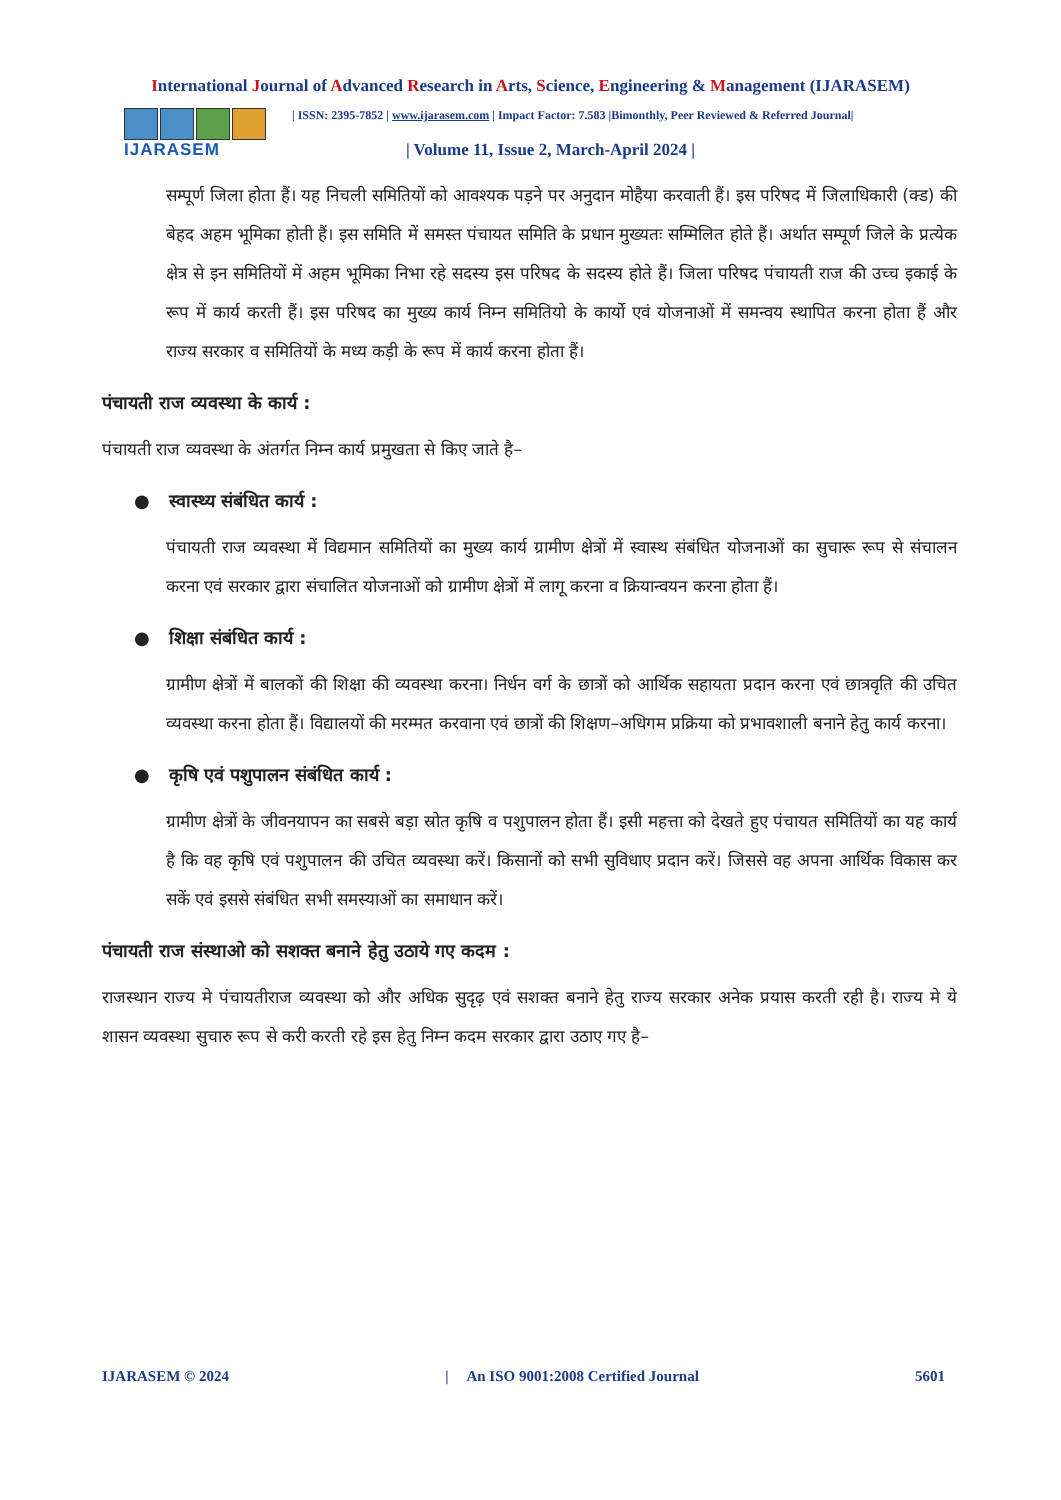International Journal of Advanced Research in Arts, Science, Engineering & Management (IJARASEM)
IJARASEM
| ISSN: 2395-7852 | www.ijarasem.com | Impact Factor: 7.583 |Bimonthly, Peer Reviewed & Referred Journal|
| Volume 11, Issue 2, March-April 2024 |
सम्पूर्ण जिला होता हैं। यह निचली समितियों को आवश्यक पड़ने पर अनुदान मोहैया करवाती हैं। इस परिषद में जिलाधिकारी (क्ड) की बेहद अहम भूमिका होती हैं। इस समिति में समस्त पंचायत समिति के प्रधान मुख्यतः सम्मिलित होते हैं। अर्थात सम्पूर्ण जिले के प्रत्येक क्षेत्र से इन समितियों में अहम भूमिका निभा रहे सदस्य इस परिषद के सदस्य होते हैं। जिला परिषद पंचायती राज की उच्च इकाई के रूप में कार्य करती हैं। इस परिषद का मुख्य कार्य निम्न समितियो के कार्यो एवं योजनाओं में समन्वय स्थापित करना होता हैं और राज्य सरकार व समितियों के मध्य कड़ी के रूप में कार्य करना होता हैं।
पंचायती राज व्यवस्था के कार्य :
पंचायती राज व्यवस्था के अंतर्गत निम्न कार्य प्रमुखता से किए जाते है–
● स्वास्थ्य संबंधित कार्य :
पंचायती राज व्यवस्था में विद्यमान समितियों का मुख्य कार्य ग्रामीण क्षेत्रों में स्वास्थ संबंधित योजनाओं का सुचारू रूप से संचालन करना एवं सरकार द्वारा संचालित योजनाओं को ग्रामीण क्षेत्रों में लागू करना व क्रियान्वयन करना होता हैं।
● शिक्षा संबंधित कार्य :
ग्रामीण क्षेत्रों में बालकों की शिक्षा की व्यवस्था करना। निर्धन वर्ग के छात्रों को आर्थिक सहायता प्रदान करना एवं छात्रवृति की उचित व्यवस्था करना होता हैं। विद्यालयों की मरम्मत करवाना एवं छात्रों की शिक्षण–अधिगम प्रक्रिया को प्रभावशाली बनाने हेतु कार्य करना।
● कृषि एवं पशुपालन संबंधित कार्य :
ग्रामीण क्षेत्रों के जीवनयापन का सबसे बड़ा स्रोत कृषि व पशुपालन होता हैं। इसी महत्ता को देखते हुए पंचायत समितियों का यह कार्य है कि वह कृषि एवं पशुपालन की उचित व्यवस्था करें। किसानों को सभी सुविधाए प्रदान करें। जिससे वह अपना आर्थिक विकास कर सकें एवं इससे संबंधित सभी समस्याओं का समाधान करें।
पंचायती राज संस्थाओ को सशक्त बनाने हेतु उठाये गए कदम :
राजस्थान राज्य मे पंचायतीराज व्यवस्था को और अधिक सुदृढ़ एवं सशक्त बनाने हेतु राज्य सरकार अनेक प्रयास करती रही है। राज्य मे ये शासन व्यवस्था सुचारु रूप से करी करती रहे इस हेतु निम्न कदम सरकार द्वारा उठाए गए है–
IJARASEM © 2024 | An ISO 9001:2008 Certified Journal 5601